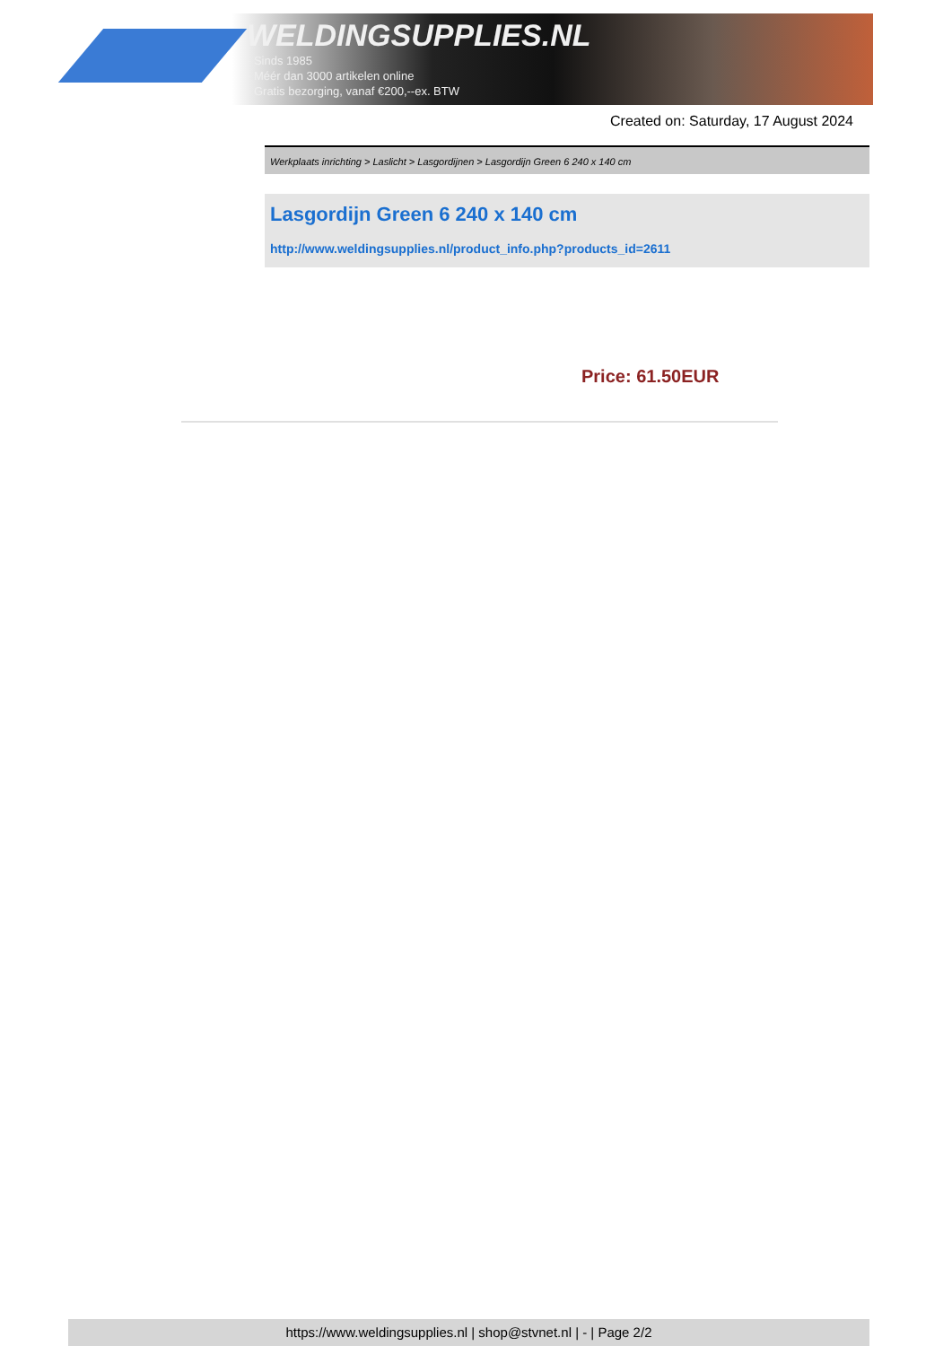WELDINGSUPPLIES.NL
- Sinds 1985
- Méér dan 3000 artikelen online
- Gratis bezorging, vanaf €200,--ex. BTW
Created on: Saturday, 17 August 2024
Werkplaats inrichting > Laslicht > Lasgordijnen > Lasgordijn Green 6 240 x 140 cm
Lasgordijn Green 6 240 x 140 cm
http://www.weldingsupplies.nl/product_info.php?products_id=2611
Price: 61.50EUR
https://www.weldingsupplies.nl | shop@stvnet.nl | - | Page 2/2